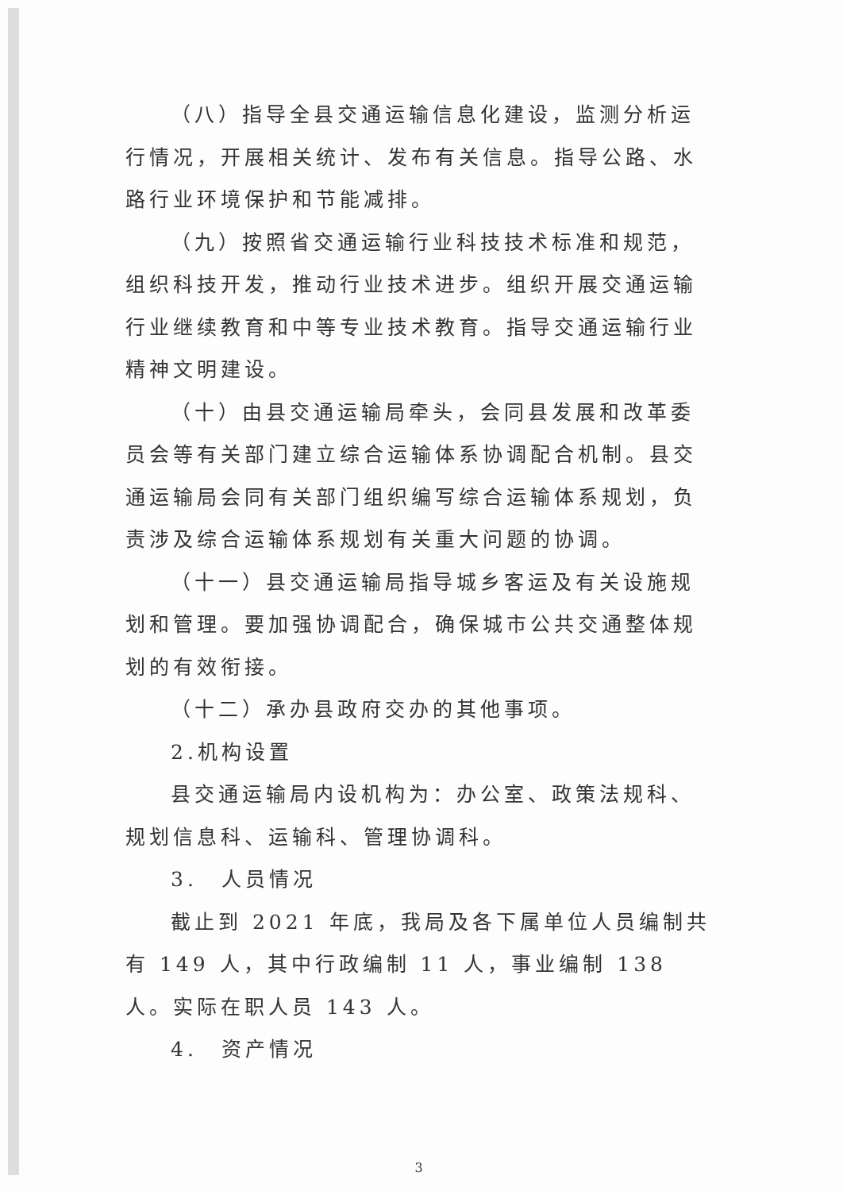（八）指导全县交通运输信息化建设，监测分析运行情况，开展相关统计、发布有关信息。指导公路、水路行业环境保护和节能减排。
（九）按照省交通运输行业科技技术标准和规范，组织科技开发，推动行业技术进步。组织开展交通运输行业继续教育和中等专业技术教育。指导交通运输行业精神文明建设。
（十）由县交通运输局牵头，会同县发展和改革委员会等有关部门建立综合运输体系协调配合机制。县交通运输局会同有关部门组织编写综合运输体系规划，负责涉及综合运输体系规划有关重大问题的协调。
（十一）县交通运输局指导城乡客运及有关设施规划和管理。要加强协调配合，确保城市公共交通整体规划的有效衔接。
（十二）承办县政府交办的其他事项。
2.机构设置
县交通运输局内设机构为：办公室、政策法规科、规划信息科、运输科、管理协调科。
3.　人员情况
截止到 2021 年底，我局及各下属单位人员编制共有 149 人，其中行政编制 11 人，事业编制 138 人。实际在职人员 143 人。
4.　资产情况
3